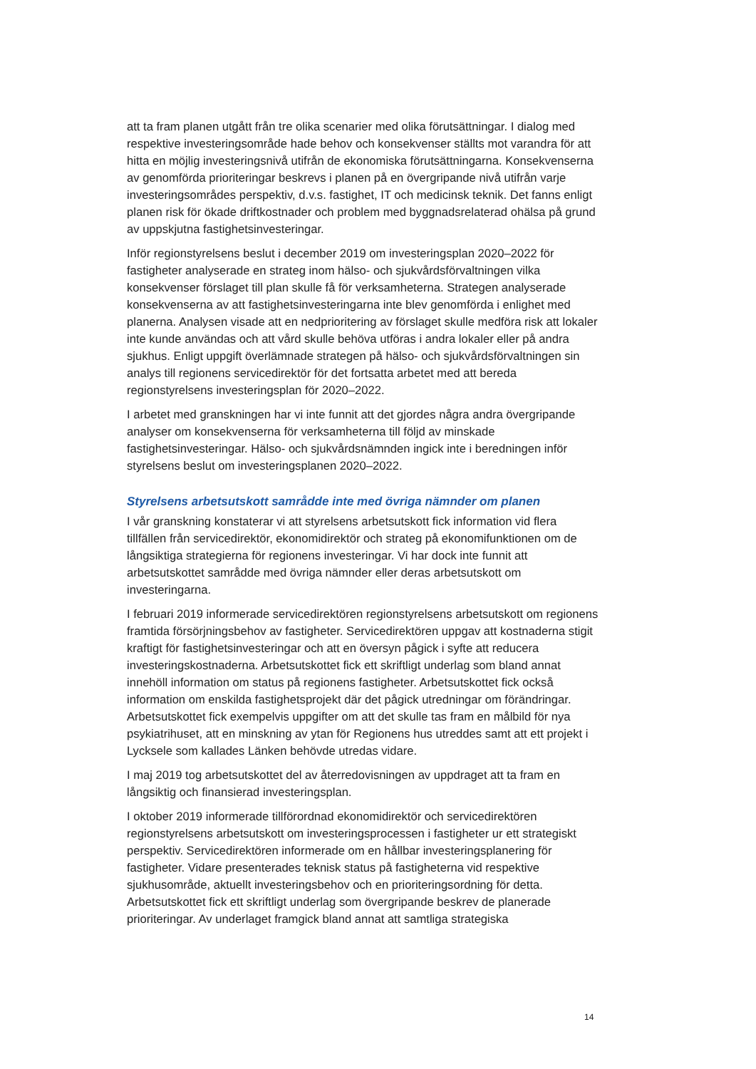att ta fram planen utgått från tre olika scenarier med olika förutsättningar. I dialog med respektive investeringsområde hade behov och konsekvenser ställts mot varandra för att hitta en möjlig investeringsnivå utifrån de ekonomiska förutsättningarna. Konsekvenserna av genomförda prioriteringar beskrevs i planen på en övergripande nivå utifrån varje investeringsområdes perspektiv, d.v.s. fastighet, IT och medicinsk teknik. Det fanns enligt planen risk för ökade driftkostnader och problem med byggnadsrelaterad ohälsa på grund av uppskjutna fastighetsinvesteringar.
Inför regionstyrelsens beslut i december 2019 om investeringsplan 2020–2022 för fastigheter analyserade en strateg inom hälso- och sjukvårdsförvaltningen vilka konsekvenser förslaget till plan skulle få för verksamheterna. Strategen analyserade konsekvenserna av att fastighetsinvesteringarna inte blev genomförda i enlighet med planerna. Analysen visade att en nedprioritering av förslaget skulle medföra risk att lokaler inte kunde användas och att vård skulle behöva utföras i andra lokaler eller på andra sjukhus. Enligt uppgift överlämnade strategen på hälso- och sjukvårdsförvaltningen sin analys till regionens servicedirektör för det fortsatta arbetet med att bereda regionstyrelsens investeringsplan för 2020–2022.
I arbetet med granskningen har vi inte funnit att det gjordes några andra övergripande analyser om konsekvenserna för verksamheterna till följd av minskade fastighetsinvesteringar. Hälso- och sjukvårdsnämnden ingick inte i beredningen inför styrelsens beslut om investeringsplanen 2020–2022.
Styrelsens arbetsutskott samrådde inte med övriga nämnder om planen
I vår granskning konstaterar vi att styrelsens arbetsutskott fick information vid flera tillfällen från servicedirektör, ekonomidirektör och strateg på ekonomifunktionen om de långsiktiga strategierna för regionens investeringar. Vi har dock inte funnit att arbetsutskottet samrådde med övriga nämnder eller deras arbetsutskott om investeringarna.
I februari 2019 informerade servicedirektören regionstyrelsens arbetsutskott om regionens framtida försörjningsbehov av fastigheter. Servicedirektören uppgav att kostnaderna stigit kraftigt för fastighetsinvesteringar och att en översyn pågick i syfte att reducera investeringskostnaderna. Arbetsutskottet fick ett skriftligt underlag som bland annat innehöll information om status på regionens fastigheter. Arbetsutskottet fick också information om enskilda fastighetsprojekt där det pågick utredningar om förändringar. Arbetsutskottet fick exempelvis uppgifter om att det skulle tas fram en målbild för nya psykiatrihuset, att en minskning av ytan för Regionens hus utreddes samt att ett projekt i Lycksele som kallades Länken behövde utredas vidare.
I maj 2019 tog arbetsutskottet del av återredovisningen av uppdraget att ta fram en långsiktig och finansierad investeringsplan.
I oktober 2019 informerade tillförordnad ekonomidirektör och servicedirektören regionstyrelsens arbetsutskott om investeringsprocessen i fastigheter ur ett strategiskt perspektiv. Servicedirektören informerade om en hållbar investeringsplanering för fastigheter. Vidare presenterades teknisk status på fastigheterna vid respektive sjukhusområde, aktuellt investeringsbehov och en prioriteringsordning för detta. Arbetsutskottet fick ett skriftligt underlag som övergripande beskrev de planerade prioriteringar. Av underlaget framgick bland annat att samtliga strategiska
14